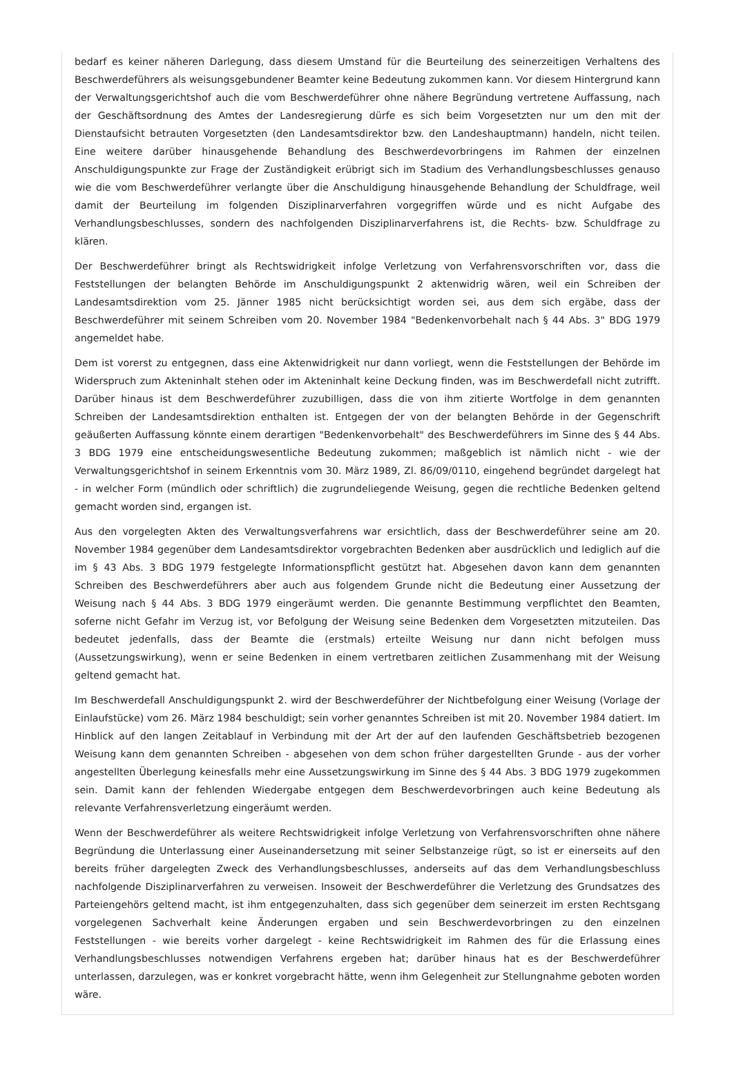bedarf es keiner näheren Darlegung, dass diesem Umstand für die Beurteilung des seinerzeitigen Verhaltens des Beschwerdeführers als weisungsgebundener Beamter keine Bedeutung zukommen kann. Vor diesem Hintergrund kann der Verwaltungsgerichtshof auch die vom Beschwerdeführer ohne nähere Begründung vertretene Auffassung, nach der Geschäftsordnung des Amtes der Landesregierung dürfe es sich beim Vorgesetzten nur um den mit der Dienstaufsicht betrauten Vorgesetzten (den Landesamtsdirektor bzw. den Landeshauptmann) handeln, nicht teilen. Eine weitere darüber hinausgehende Behandlung des Beschwerdevorbringens im Rahmen der einzelnen Anschuldigungspunkte zur Frage der Zuständigkeit erübrigt sich im Stadium des Verhandlungsbeschlusses genauso wie die vom Beschwerdeführer verlangte über die Anschuldigung hinausgehende Behandlung der Schuldfrage, weil damit der Beurteilung im folgenden Disziplinarverfahren vorgegriffen würde und es nicht Aufgabe des Verhandlungsbeschlusses, sondern des nachfolgenden Disziplinarverfahrens ist, die Rechts- bzw. Schuldfrage zu klären.
Der Beschwerdeführer bringt als Rechtswidrigkeit infolge Verletzung von Verfahrensvorschriften vor, dass die Feststellungen der belangten Behörde im Anschuldigungspunkt 2 aktenwidrig wären, weil ein Schreiben der Landesamtsdirektion vom 25. Jänner 1985 nicht berücksichtigt worden sei, aus dem sich ergäbe, dass der Beschwerdeführer mit seinem Schreiben vom 20. November 1984 "Bedenkenvorbehalt nach § 44 Abs. 3" BDG 1979 angemeldet habe.
Dem ist vorerst zu entgegnen, dass eine Aktenwidrigkeit nur dann vorliegt, wenn die Feststellungen der Behörde im Widerspruch zum Akteninhalt stehen oder im Akteninhalt keine Deckung finden, was im Beschwerdefall nicht zutrifft. Darüber hinaus ist dem Beschwerdeführer zuzubilligen, dass die von ihm zitierte Wortfolge in dem genannten Schreiben der Landesamtsdirektion enthalten ist. Entgegen der von der belangten Behörde in der Gegenschrift geäußerten Auffassung könnte einem derartigen "Bedenkenvorbehalt" des Beschwerdeführers im Sinne des § 44 Abs. 3 BDG 1979 eine entscheidungswesentliche Bedeutung zukommen; maßgeblich ist nämlich nicht - wie der Verwaltungsgerichtshof in seinem Erkenntnis vom 30. März 1989, Zl. 86/09/0110, eingehend begründet dargelegt hat - in welcher Form (mündlich oder schriftlich) die zugrundeliegende Weisung, gegen die rechtliche Bedenken geltend gemacht worden sind, ergangen ist.
Aus den vorgelegten Akten des Verwaltungsverfahrens war ersichtlich, dass der Beschwerdeführer seine am 20. November 1984 gegenüber dem Landesamtsdirektor vorgebrachten Bedenken aber ausdrücklich und lediglich auf die im § 43 Abs. 3 BDG 1979 festgelegte Informationspflicht gestützt hat. Abgesehen davon kann dem genannten Schreiben des Beschwerdeführers aber auch aus folgendem Grunde nicht die Bedeutung einer Aussetzung der Weisung nach § 44 Abs. 3 BDG 1979 eingeräumt werden. Die genannte Bestimmung verpflichtet den Beamten, soferne nicht Gefahr im Verzug ist, vor Befolgung der Weisung seine Bedenken dem Vorgesetzten mitzuteilen. Das bedeutet jedenfalls, dass der Beamte die (erstmals) erteilte Weisung nur dann nicht befolgen muss (Aussetzungswirkung), wenn er seine Bedenken in einem vertretbaren zeitlichen Zusammenhang mit der Weisung geltend gemacht hat.
Im Beschwerdefall Anschuldigungspunkt 2. wird der Beschwerdeführer der Nichtbefolgung einer Weisung (Vorlage der Einlaufstücke) vom 26. März 1984 beschuldigt; sein vorher genanntes Schreiben ist mit 20. November 1984 datiert. Im Hinblick auf den langen Zeitablauf in Verbindung mit der Art der auf den laufenden Geschäftsbetrieb bezogenen Weisung kann dem genannten Schreiben - abgesehen von dem schon früher dargestellten Grunde - aus der vorher angestellten Überlegung keinesfalls mehr eine Aussetzungswirkung im Sinne des § 44 Abs. 3 BDG 1979 zugekommen sein. Damit kann der fehlenden Wiedergabe entgegen dem Beschwerdevorbringen auch keine Bedeutung als relevante Verfahrensverletzung eingeräumt werden.
Wenn der Beschwerdeführer als weitere Rechtswidrigkeit infolge Verletzung von Verfahrensvorschriften ohne nähere Begründung die Unterlassung einer Auseinandersetzung mit seiner Selbstanzeige rügt, so ist er einerseits auf den bereits früher dargelegten Zweck des Verhandlungsbeschlusses, anderseits auf das dem Verhandlungsbeschluss nachfolgende Disziplinarverfahren zu verweisen. Insoweit der Beschwerdeführer die Verletzung des Grundsatzes des Parteiengehörs geltend macht, ist ihm entgegenzuhalten, dass sich gegenüber dem seinerzeit im ersten Rechtsgang vorgelegenen Sachverhalt keine Änderungen ergaben und sein Beschwerdevorbringen zu den einzelnen Feststellungen - wie bereits vorher dargelegt - keine Rechtswidrigkeit im Rahmen des für die Erlassung eines Verhandlungsbeschlusses notwendigen Verfahrens ergeben hat; darüber hinaus hat es der Beschwerdeführer unterlassen, darzulegen, was er konkret vorgebracht hätte, wenn ihm Gelegenheit zur Stellungnahme geboten worden wäre.